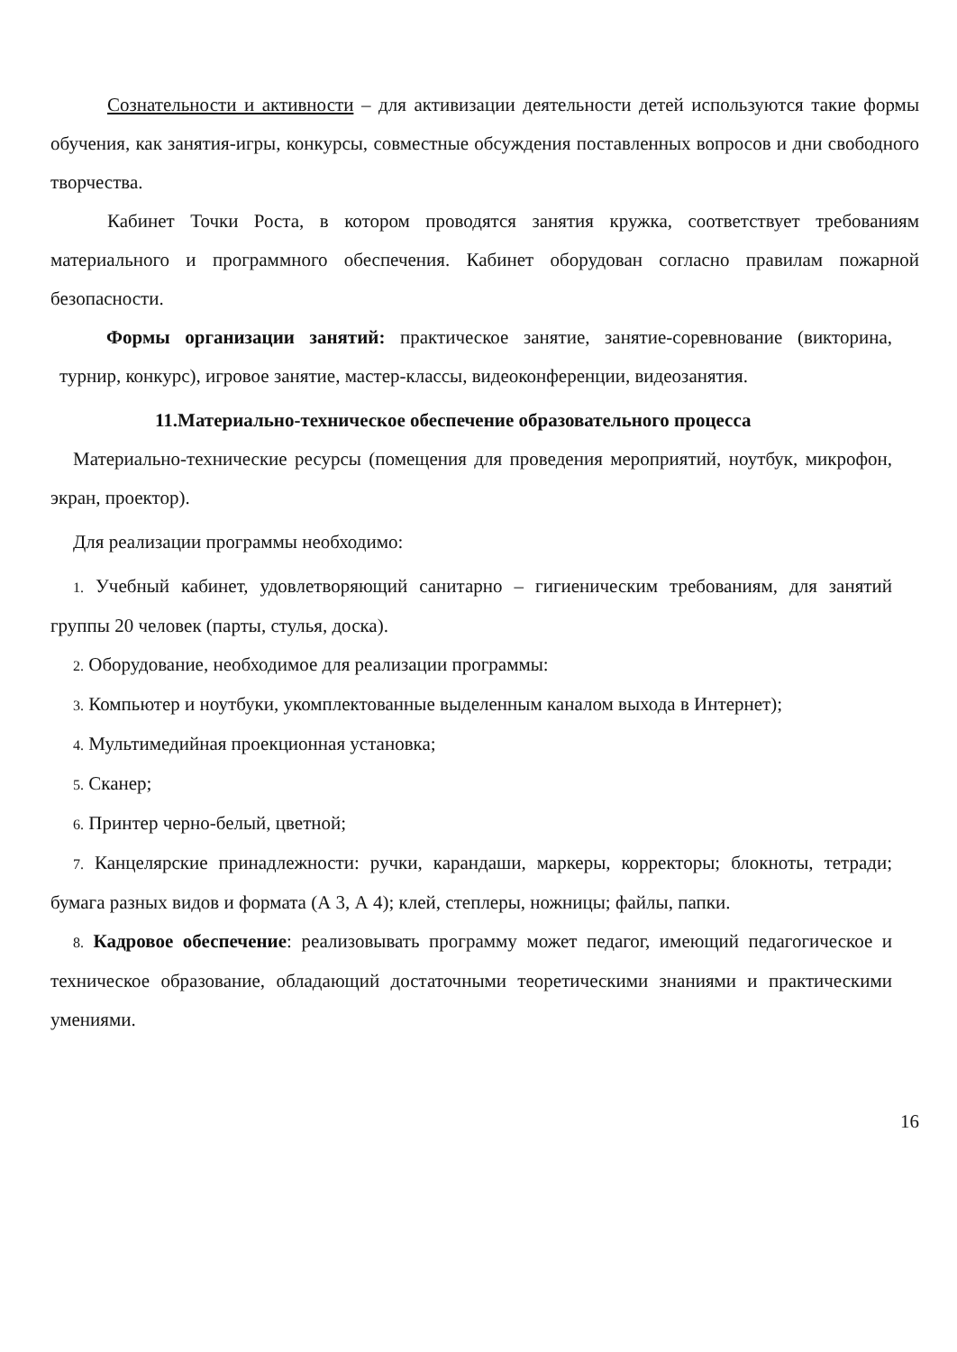Сознательности и активности – для активизации деятельности детей используются такие формы обучения, как занятия-игры, конкурсы, совместные обсуждения поставленных вопросов и дни свободного творчества.
Кабинет Точки Роста, в котором проводятся занятия кружка, соответствует требованиям материального и программного обеспечения. Кабинет оборудован согласно правилам пожарной безопасности.
Формы организации занятий: практическое занятие, занятие-соревнование (викторина, турнир, конкурс), игровое занятие, мастер-классы, видеоконференции, видеозанятия.
11.Материально-техническое обеспечение образовательного процесса
Материально-технические ресурсы (помещения для проведения мероприятий, ноутбук, микрофон, экран, проектор).
Для реализации программы необходимо:
1. Учебный кабинет, удовлетворяющий санитарно – гигиеническим требованиям, для занятий группы 20 человек (парты, стулья, доска).
2. Оборудование, необходимое для реализации программы:
3. Компьютер и ноутбуки, укомплектованные выделенным каналом выхода в Интернет);
4. Мультимедийная проекционная установка;
5. Сканер;
6. Принтер черно-белый, цветной;
7. Канцелярские принадлежности: ручки, карандаши, маркеры, корректоры; блокноты, тетради; бумага разных видов и формата (А 3, А 4); клей, степлеры, ножницы; файлы, папки.
8. Кадровое обеспечение: реализовывать программу может педагог, имеющий педагогическое и техническое образование, обладающий достаточными теоретическими знаниями и практическими умениями.
16